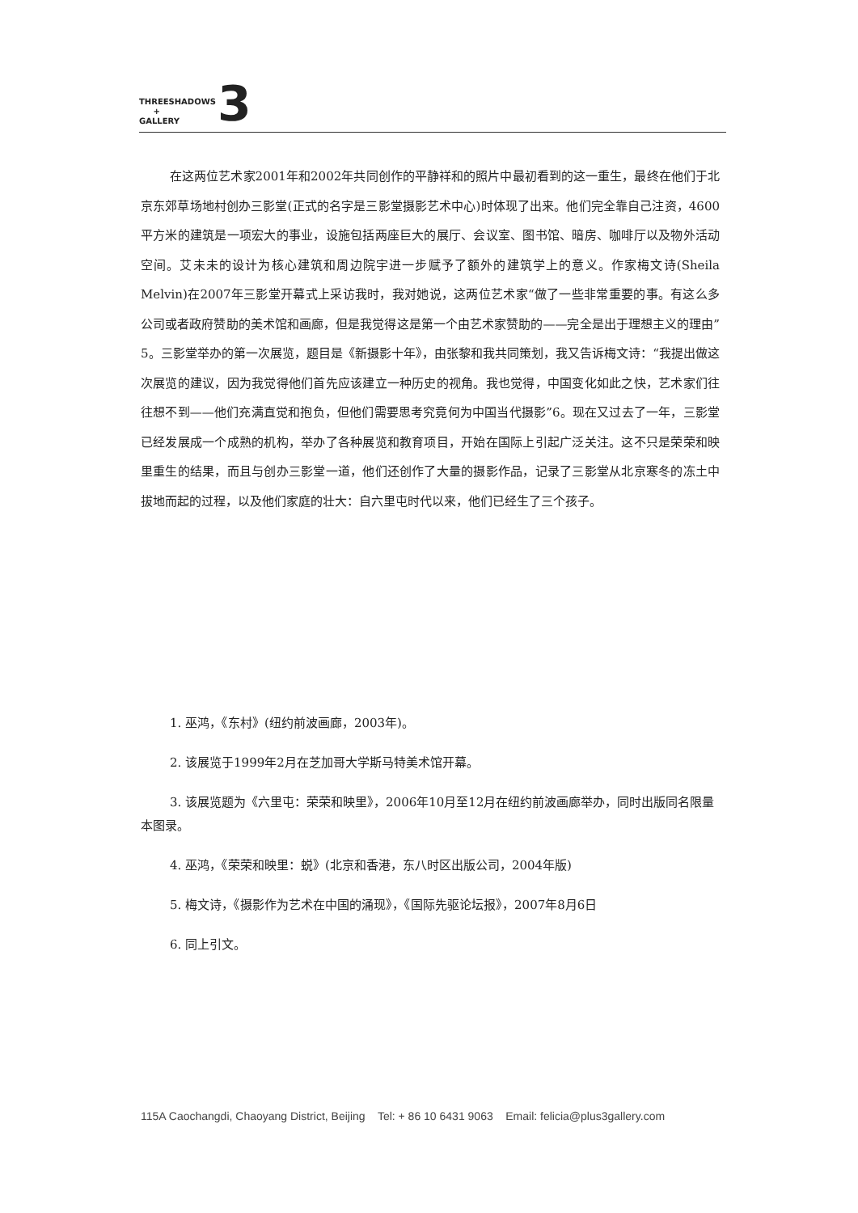THREESHADOWS
+
GALLERY
3
在这两位艺术家2001年和2002年共同创作的平静祥和的照片中最初看到的这一重生，最终在他们于北京东郊草场地村创办三影堂(正式的名字是三影堂摄影艺术中心)时体现了出来。他们完全靠自己注资，4600平方米的建筑是一项宏大的事业，设施包括两座巨大的展厅、会议室、图书馆、暗房、咖啡厅以及物外活动空间。艾未未的设计为核心建筑和周边院宇进一步赋予了额外的建筑学上的意义。作家梅文诗(Sheila Melvin)在2007年三影堂开幕式上采访我时，我对她说，这两位艺术家“做了一些非常重要的事。有这么多公司或者政府赞助的美术馆和画廊，但是我觉得这是第一个由艺术家赞助的——完全是出于理想主义的理由”5。三影堂举办的第一次展览，题目是《新摄影十年》，由张黎和我共同策划，我又告诉梅文诗：“我提出做这次展览的建议，因为我觉得他们首先应该建立一种历史的视角。我也觉得，中国变化如此之快，艺术家们往往想不到——他们充满直觉和抱负，但他们需要思考究竟何为中国当代摄影”6。现在又过去了一年，三影堂已经发展成一个成熟的机构，举办了各种展览和教育项目，开始在国际上引起广泛关注。这不只是荣荣和映里重生的结果，而且与创办三影堂一道，他们还创作了大量的摄影作品，记录了三影堂从北京寒冬的冻土中拔地而起的过程，以及他们家庭的壮大：自六里屯时代以来，他们已经生了三个孩子。
1. 巫鸿，《东村》(纽约前波画廊，2003年)。
2. 该展览于1999年2月在芝加哥大学斯马特美术馆开幕。
3. 该展览题为《六里屯：荣荣和映里》，2006年10月至12月在纽约前波画廊举办，同时出版同名限量本图录。
4. 巫鸿，《荣荣和映里：蜕》(北京和香港，东八时区出版公司，2004年版)
5. 梅文诗，《摄影作为艺术在中国的涌现》，《国际先驱论坛报》，2007年8月6日
6. 同上引文。
115A Caochangdi, Chaoyang District, Beijing Tel: + 86 10 6431 9063 Email: felicia@plus3gallery.com